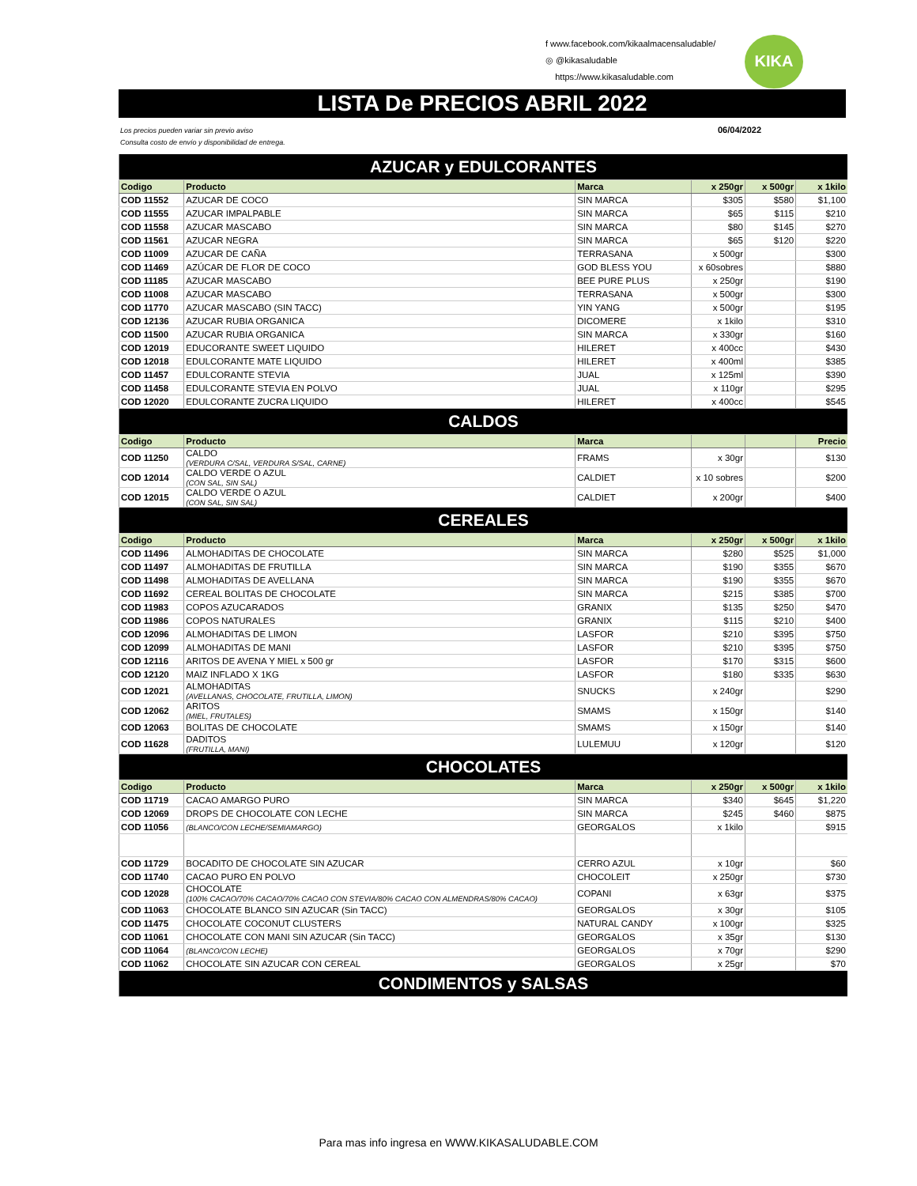f www.facebook.com/kikaalmacensaludable/
◎ @kikasaludable
https://www.kikasaludable.com
KIKA
LISTA De PRECIOS ABRIL 2022
Los precios pueden variar sin previo aviso
Consulta costo de envío y disponibilidad de entrega.
06/04/2022
| AZUCAR y EDULCORANTES | | | | | |
| Codigo | Producto | Marca | x 250gr | x 500gr | x 1kilo |
| COD 11552 | AZUCAR DE COCO | SIN MARCA | $305 | $580 | $1,100 |
| COD 11555 | AZUCAR IMPALPABLE | SIN MARCA | $65 | $115 | $210 |
| COD 11558 | AZUCAR MASCABO | SIN MARCA | $80 | $145 | $270 |
| COD 11561 | AZUCAR NEGRA | SIN MARCA | $65 | $120 | $220 |
| COD 11009 | AZUCAR DE CAÑA | TERRASANA | x 500gr | | $300 |
| COD 11469 | AZÚCAR DE FLOR DE COCO | GOD BLESS YOU | x 60sobres | | $880 |
| COD 11185 | AZUCAR MASCABO | BEE PURE PLUS | x 250gr | | $190 |
| COD 11008 | AZUCAR MASCABO | TERRASANA | x 500gr | | $300 |
| COD 11770 | AZUCAR MASCABO (SIN TACC) | YIN YANG | x 500gr | | $195 |
| COD 12136 | AZUCAR RUBIA ORGANICA | DICOMERE | x 1kilo | | $310 |
| COD 11500 | AZUCAR RUBIA ORGANICA | SIN MARCA | x 330gr | | $160 |
| COD 12019 | EDUCORANTE SWEET LIQUIDO | HILERET | x 400cc | | $430 |
| COD 12018 | EDULCORANTE MATE LIQUIDO | HILERET | x 400ml | | $385 |
| COD 11457 | EDULCORANTE STEVIA | JUAL | x 125ml | | $390 |
| COD 11458 | EDULCORANTE STEVIA EN POLVO | JUAL | x 110gr | | $295 |
| COD 12020 | EDULCORANTE ZUCRA LIQUIDO | HILERET | x 400cc | | $545 |
| CALDOS | | | | | |
| Codigo | Producto | Marca | | | Precio |
| COD 11250 | CALDO (VERDURA C/SAL, VERDURA S/SAL, CARNE) | FRAMS | x 30gr | | $130 |
| COD 12014 | CALDO VERDE O AZUL (CON SAL, SIN SAL) | CALDIET | x 10 sobres | | $200 |
| COD 12015 | CALDO VERDE O AZUL (CON SAL, SIN SAL) | CALDIET | x 200gr | | $400 |
| CEREALES | | | | | |
| Codigo | Producto | Marca | x 250gr | x 500gr | x 1kilo |
| COD 11496 | ALMOHADITAS DE CHOCOLATE | SIN MARCA | $280 | $525 | $1,000 |
| COD 11497 | ALMOHADITAS DE FRUTILLA | SIN MARCA | $190 | $355 | $670 |
| COD 11498 | ALMOHADITAS DE AVELLANA | SIN MARCA | $190 | $355 | $670 |
| COD 11692 | CEREAL BOLITAS DE CHOCOLATE | SIN MARCA | $215 | $385 | $700 |
| COD 11983 | COPOS AZUCARADOS | GRANIX | $135 | $250 | $470 |
| COD 11986 | COPOS NATURALES | GRANIX | $115 | $210 | $400 |
| COD 12096 | ALMOHADITAS DE LIMON | LASFOR | $210 | $395 | $750 |
| COD 12099 | ALMOHADITAS DE MANI | LASFOR | $210 | $395 | $750 |
| COD 12116 | ARITOS DE AVENA Y MIEL x 500 gr | LASFOR | $170 | $315 | $600 |
| COD 12120 | MAIZ INFLADO X 1KG | LASFOR | $180 | $335 | $630 |
| COD 12021 | ALMOHADITAS (AVELLANAS, CHOCOLATE, FRUTILLA, LIMON) | SNUCKS | x 240gr | | $290 |
| COD 12062 | ARITOS (MIEL, FRUTALES) | SMAMS | x 150gr | | $140 |
| COD 12063 | BOLITAS DE CHOCOLATE | SMAMS | x 150gr | | $140 |
| COD 11628 | DADITOS (FRUTILLA, MANI) | LULEMUU | x 120gr | | $120 |
| CHOCOLATES | | | | | |
| Codigo | Producto | Marca | x 250gr | x 500gr | x 1kilo |
| COD 11719 | CACAO AMARGO PURO | SIN MARCA | $340 | $645 | $1,220 |
| COD 12069 | DROPS DE CHOCOLATE CON LECHE | SIN MARCA | $245 | $460 | $875 |
| COD 11056 | (BLANCO/CON LECHE/SEMIAMARGO) | GEORGALOS | x 1kilo | | $915 |
| COD 11729 | BOCADITO DE CHOCOLATE SIN AZUCAR | CERRO AZUL | x 10gr | | $60 |
| COD 11740 | CACAO PURO EN POLVO | CHOCOLEIT | x 250gr | | $730 |
| COD 12028 | CHOCOLATE (100% CACAO/70% CACAO/70% CACAO CON STEVIA/80% CACAO CON ALMENDRAS/80% CACAO) | COPANI | x 63gr | | $375 |
| COD 11063 | CHOCOLATE BLANCO SIN AZUCAR (Sin TACC) | GEORGALOS | x 30gr | | $105 |
| COD 11475 | CHOCOLATE COCONUT CLUSTERS | NATURAL CANDY | x 100gr | | $325 |
| COD 11061 | CHOCOLATE CON MANI SIN AZUCAR (Sin TACC) | GEORGALOS | x 35gr | | $130 |
| COD 11064 | (BLANCO/CON LECHE) | GEORGALOS | x 70gr | | $290 |
| COD 11062 | CHOCOLATE SIN AZUCAR CON CEREAL | GEORGALOS | x 25gr | | $70 |
| CONDIMENTOS y SALSAS | | | | | |
Para mas info ingresa en WWW.KIKASALUDABLE.COM